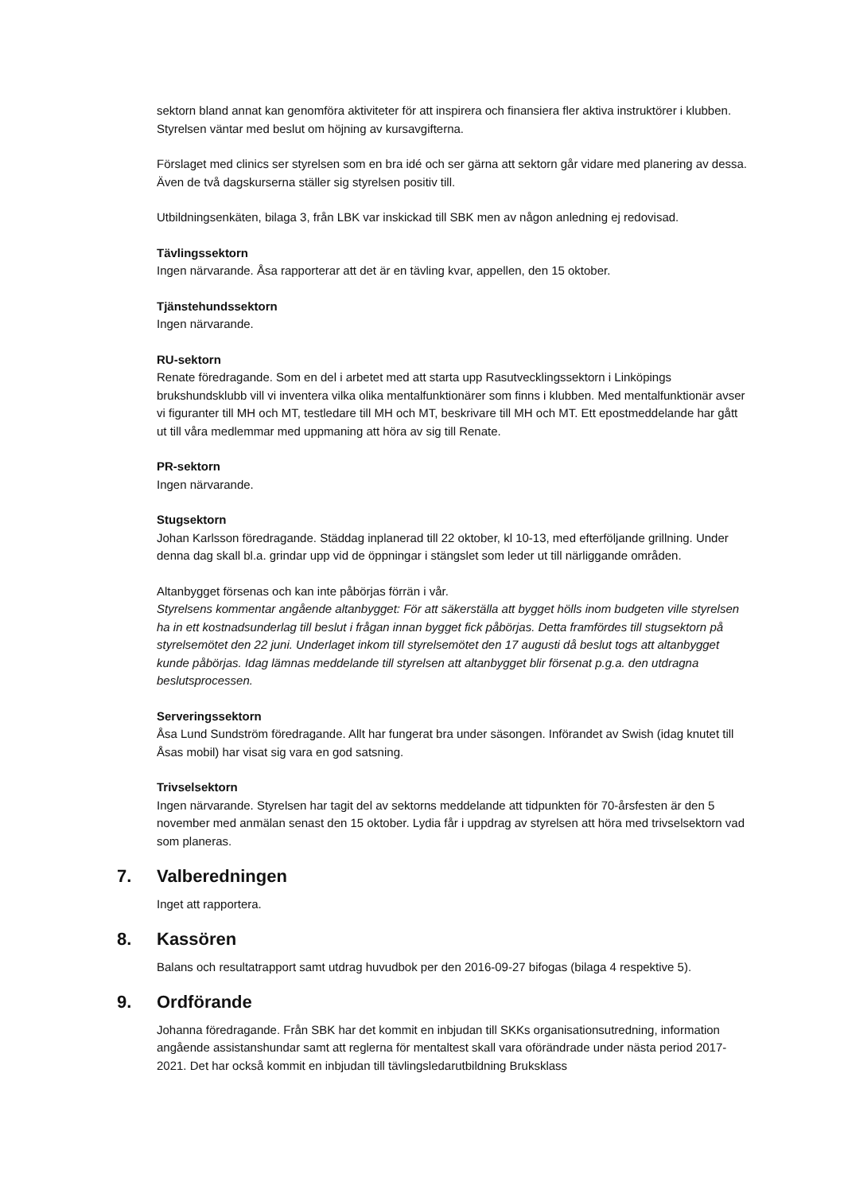sektorn bland annat kan genomföra aktiviteter för att inspirera och finansiera fler aktiva instruktörer i klubben. Styrelsen väntar med beslut om höjning av kursavgifterna.
Förslaget med clinics ser styrelsen som en bra idé och ser gärna att sektorn går vidare med planering av dessa. Även de två dagskurserna ställer sig styrelsen positiv till.
Utbildningsenkäten, bilaga 3, från LBK var inskickad till SBK men av någon anledning ej redovisad.
Tävlingssektorn
Ingen närvarande. Åsa rapporterar att det är en tävling kvar, appellen, den 15 oktober.
Tjänstehundssektorn
Ingen närvarande.
RU-sektorn
Renate föredragande. Som en del i arbetet med att starta upp Rasutvecklingssektorn i Linköpings brukshundsklubb vill vi inventera vilka olika mentalfunktionärer som finns i klubben. Med mentalfunktionär avser vi figuranter till MH och MT, testledare till MH och MT, beskrivare till MH och MT. Ett epostmeddelande har gått ut till våra medlemmar med uppmaning att höra av sig till Renate.
PR-sektorn
Ingen närvarande.
Stugsektorn
Johan Karlsson föredragande. Städdag inplanerad till 22 oktober, kl 10-13, med efterföljande grillning. Under denna dag skall bl.a. grindar upp vid de öppningar i stängslet som leder ut till närliggande områden.
Altanbygget försenas och kan inte påbörjas förrän i vår.
Styrelsens kommentar angående altanbygget: För att säkerställa att bygget hölls inom budgeten ville styrelsen ha in ett kostnadsunderlag till beslut i frågan innan bygget fick påbörjas. Detta framfördes till stugsektorn på styrelsemötet den 22 juni. Underlaget inkom till styrelsemötet den 17 augusti då beslut togs att altanbygget kunde påbörjas. Idag lämnas meddelande till styrelsen att altanbygget blir försenat p.g.a. den utdragna beslutsprocessen.
Serveringssektorn
Åsa Lund Sundström föredragande. Allt har fungerat bra under säsongen. Införandet av Swish (idag knutet till Åsas mobil) har visat sig vara en god satsning.
Trivselsektorn
Ingen närvarande. Styrelsen har tagit del av sektorns meddelande att tidpunkten för 70-årsfesten är den 5 november med anmälan senast den 15 oktober. Lydia får i uppdrag av styrelsen att höra med trivselsektorn vad som planeras.
7. Valberedningen
Inget att rapportera.
8. Kassören
Balans och resultatrapport samt utdrag huvudbok per den 2016-09-27 bifogas (bilaga 4 respektive 5).
9. Ordförande
Johanna föredragande. Från SBK har det kommit en inbjudan till SKKs organisationsutredning, information angående assistanshundar samt att reglerna för mentaltest skall vara oförändrade under nästa period 2017-2021. Det har också kommit en inbjudan till tävlingsledarutbildning Bruksklass